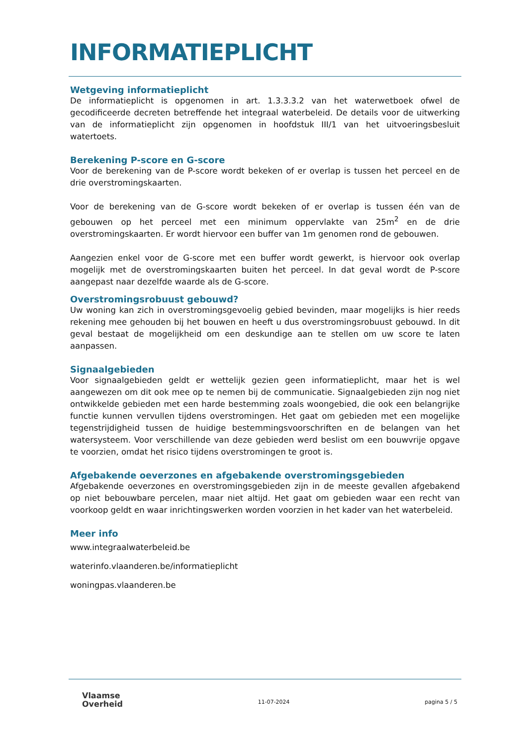INFORMATIEPLICHT
Wetgeving informatieplicht
De informatieplicht is opgenomen in art. 1.3.3.3.2 van het waterwetboek ofwel de gecodificeerde decreten betreffende het integraal waterbeleid. De details voor de uitwerking van de informatieplicht zijn opgenomen in hoofdstuk III/1 van het uitvoeringsbesluit watertoets.
Berekening P-score en G-score
Voor de berekening van de P-score wordt bekeken of er overlap is tussen het perceel en de drie overstromingskaarten.
Voor de berekening van de G-score wordt bekeken of er overlap is tussen één van de gebouwen op het perceel met een minimum oppervlakte van 25m<sup>2</sup> en de drie overstromingskaarten. Er wordt hiervoor een buffer van 1m genomen rond de gebouwen.
Aangezien enkel voor de G-score met een buffer wordt gewerkt, is hiervoor ook overlap mogelijk met de overstromingskaarten buiten het perceel. In dat geval wordt de P-score aangepast naar dezelfde waarde als de G-score.
Overstromingsrobuust gebouwd?
Uw woning kan zich in overstromingsgevoelig gebied bevinden, maar mogelijks is hier reeds rekening mee gehouden bij het bouwen en heeft u dus overstromingsrobuust gebouwd. In dit geval bestaat de mogelijkheid om een deskundige aan te stellen om uw score te laten aanpassen.
Signaalgebieden
Voor signaalgebieden geldt er wettelijk gezien geen informatieplicht, maar het is wel aangewezen om dit ook mee op te nemen bij de communicatie. Signaalgebieden zijn nog niet ontwikkelde gebieden met een harde bestemming zoals woongebied, die ook een belangrijke functie kunnen vervullen tijdens overstromingen. Het gaat om gebieden met een mogelijke tegenstrijdigheid tussen de huidige bestemmingsvoorschriften en de belangen van het watersysteem. Voor verschillende van deze gebieden werd beslist om een bouwvrije opgave te voorzien, omdat het risico tijdens overstromingen te groot is.
Afgebakende oeverzones en afgebakende overstromingsgebieden
Afgebakende oeverzones en overstromingsgebieden zijn in de meeste gevallen afgebakend op niet bebouwbare percelen, maar niet altijd. Het gaat om gebieden waar een recht van voorkoop geldt en waar inrichtingswerken worden voorzien in het kader van het waterbeleid.
Meer info
www.integraalwaterbeleid.be
waterinfo.vlaanderen.be/informatieplicht
woningpas.vlaanderen.be
Vlaamse
Overheid
11-07-2024 pagina 5 / 5